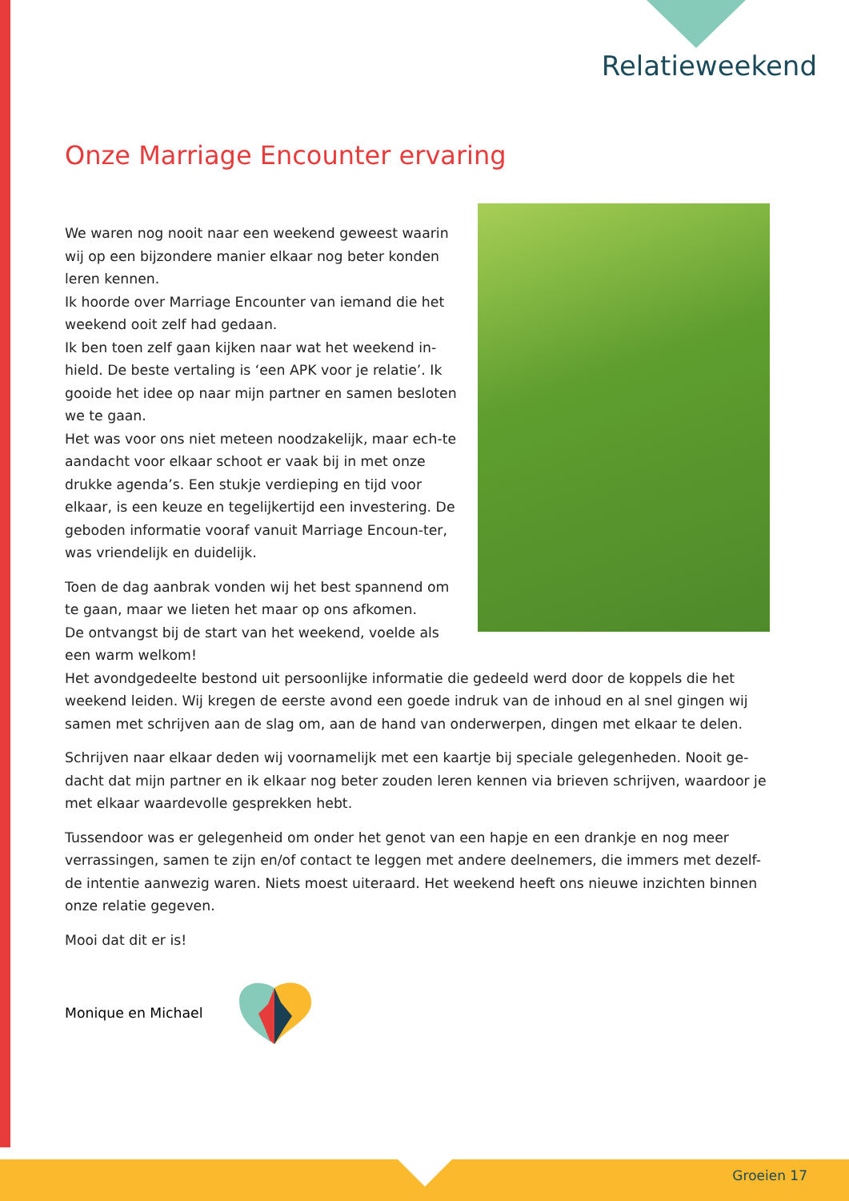Relatieweekend
Onze Marriage Encounter ervaring
We waren nog nooit naar een weekend geweest waarin wij op een bijzondere manier elkaar nog beter konden leren kennen.
Ik hoorde over Marriage Encounter van iemand die het weekend ooit zelf had gedaan.
Ik ben toen zelf gaan kijken naar wat het weekend in-hield. De beste vertaling is ‘een APK voor je relatie’. Ik gooide het idee op naar mijn partner en samen besloten we te gaan.
Het was voor ons niet meteen noodzakelijk, maar ech-te aandacht voor elkaar schoot er vaak bij in met onze drukke agenda’s. Een stukje verdieping en tijd voor elkaar, is een keuze en tegelijkertijd een investering. De geboden informatie vooraf vanuit Marriage Encoun-ter, was vriendelijk en duidelijk.
Toen de dag aanbrak vonden wij het best spannend om te gaan, maar we lieten het maar op ons afkomen.
De ontvangst bij de start van het weekend, voelde als een warm welkom!
Het avondgedeelte bestond uit persoonlijke informatie die gedeeld werd door de koppels die het weekend leiden. Wij kregen de eerste avond een goede indruk van de inhoud en al snel gingen wij samen met schrijven aan de slag om, aan de hand van onderwerpen, dingen met elkaar te delen.
Schrijven naar elkaar deden wij voornamelijk met een kaartje bij speciale gelegenheden. Nooit ge-dacht dat mijn partner en ik elkaar nog beter zouden leren kennen via brieven schrijven, waardoor je met elkaar waardevolle gesprekken hebt.
Tussendoor was er gelegenheid om onder het genot van een hapje en een drankje en nog meer verrassingen, samen te zijn en/of contact te leggen met andere deelnemers, die immers met dezelf-de intentie aanwezig waren. Niets moest uiteraard. Het weekend heeft ons nieuwe inzichten binnen onze relatie gegeven.
Mooi dat dit er is!
Monique en Michael
Groeien 17